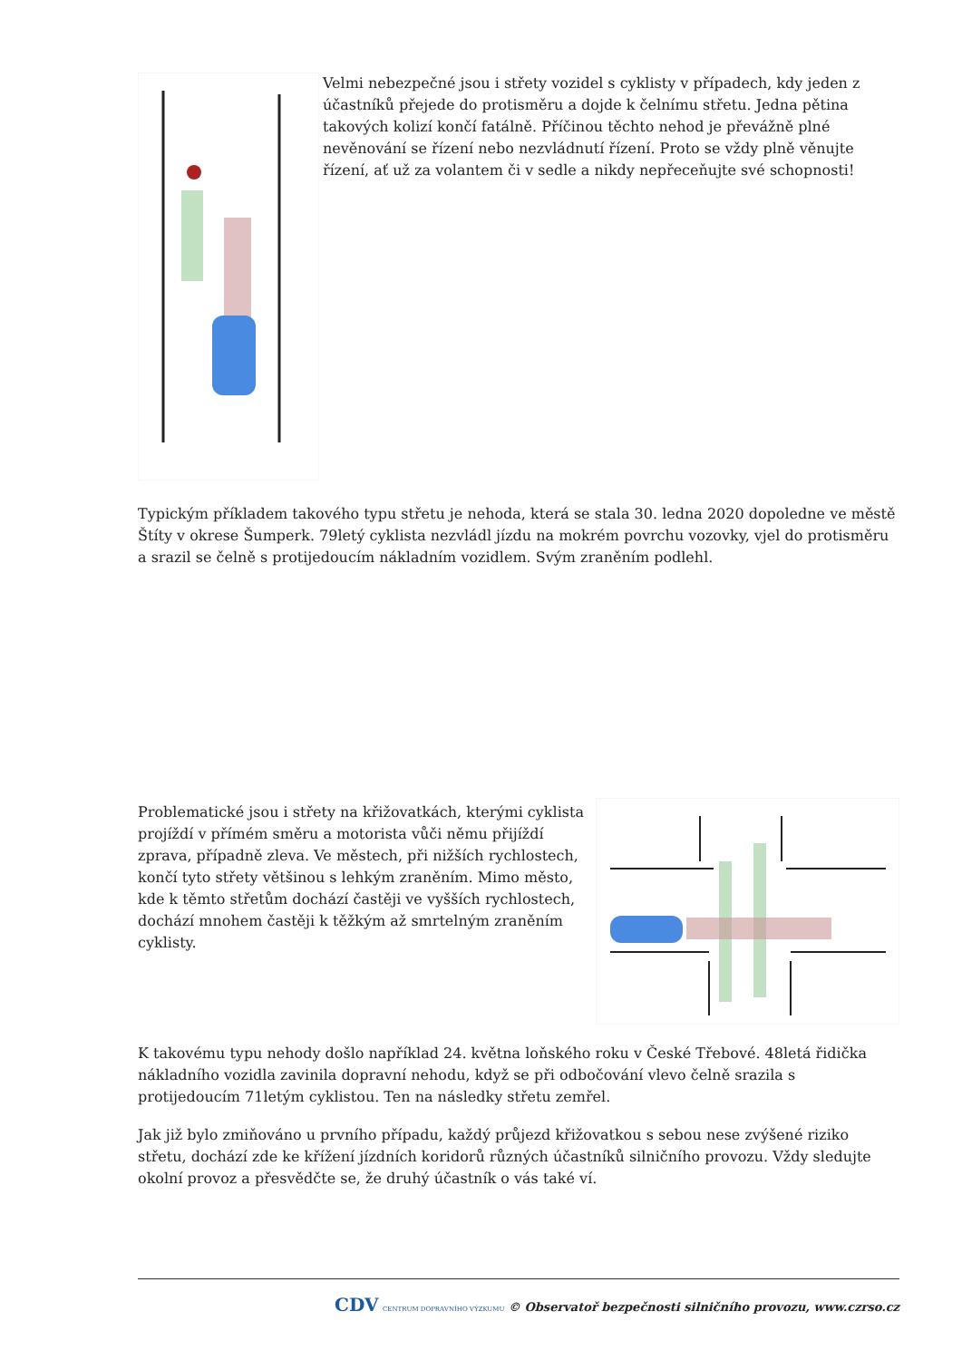Velmi nebezpečné jsou i střety vozidel s cyklisty v případech, kdy jeden z účastníků přejede do protisměru a dojde k čelnímu střetu. Jedna pětina takových kolizí končí fatálně. Příčinou těchto nehod je převážně plné nevěnování se řízení nebo nezvládnutí řízení. Proto se vždy plně věnujte řízení, ať už za volantem či v sedle a nikdy nepřeceňujte své schopnosti!
Typickým příkladem takového typu střetu je nehoda, která se stala 30. ledna 2020 dopoledne ve městě Štíty v okrese Šumperk. 79letý cyklista nezvládl jízdu na mokrém povrchu vozovky, vjel do protisměru a srazil se čelně s protijedoucím nákladním vozidlem. Svým zraněním podlehl.
Problematické jsou i střety na křižovatkách, kterými cyklista projíždí v přímém směru a motorista vůči němu přijíždí zprava, případně zleva. Ve městech, při nižších rychlostech, končí tyto střety většinou s lehkým zraněním. Mimo město, kde k těmto střetům dochází častěji ve vyšších rychlostech, dochází mnohem častěji k těžkým až smrtelným zraněním cyklisty.
K takovému typu nehody došlo například 24. května loňského roku v České Třebové. 48letá řidička nákladního vozidla zavinila dopravní nehodu, když se při odbočování vlevo čelně srazila s protijedoucím 71letým cyklistou. Ten na následky střetu zemřel.
Jak již bylo zmiňováno u prvního případu, každý průjezd křižovatkou s sebou nese zvýšené riziko střetu, dochází zde ke křížení jízdních koridorů různých účastníků silničního provozu. Vždy sledujte okolní provoz a přesvědčte se, že druhý účastník o vás také ví.
CDV CENTRUM DOPRAVNÍHO VÝZKUMU © Observatoř bezpečnosti silničního provozu, www.czrso.cz